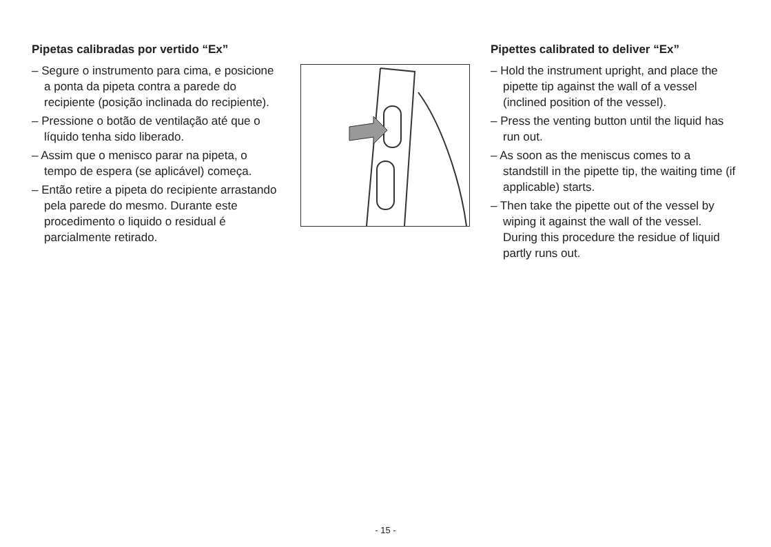Pipetas calibradas por vertido “Ex”
– Segure o instrumento para cima, e posicione a ponta da pipeta contra a parede do recipiente (posição inclinada do recipiente).
– Pressione o botão de ventilação até que o líquido tenha sido liberado.
– Assim que o menisco parar na pipeta, o tempo de espera (se aplicável) começa.
– Então retire a pipeta do recipiente arrastando pela parede do mesmo. Durante este procedimento o liquido o residual é parcialmente retirado.
Pipettes calibrated to deliver “Ex”
– Hold the instrument upright, and place the pipette tip against the wall of a vessel (inclined position of the vessel).
– Press the venting button until the liquid has run out.
– As soon as the meniscus comes to a standstill in the pipette tip, the waiting time (if applicable) starts.
– Then take the pipette out of the vessel by wiping it against the wall of the vessel. During this procedure the residue of liquid partly runs out.
- 15 -